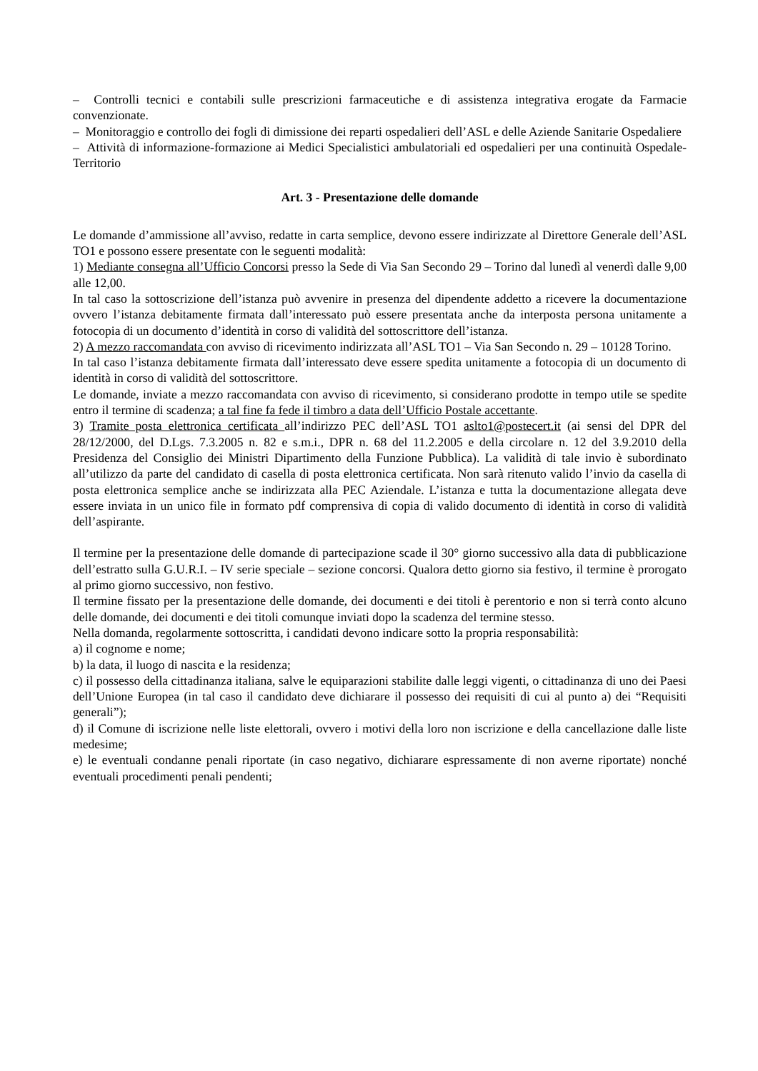– Controlli tecnici e contabili sulle prescrizioni farmaceutiche e di assistenza integrativa erogate da Farmacie convenzionate.
– Monitoraggio e controllo dei fogli di dimissione dei reparti ospedalieri dell’ASL e delle Aziende Sanitarie Ospedaliere
– Attività di informazione-formazione ai Medici Specialistici ambulatoriali ed ospedalieri per una continuità Ospedale-Territorio
Art. 3 - Presentazione delle domande
Le domande d’ammissione all’avviso, redatte in carta semplice, devono essere indirizzate al Direttore Generale dell’ASL TO1 e possono essere presentate con le seguenti modalità:
1) Mediante consegna all’Ufficio Concorsi presso la Sede di Via San Secondo 29 – Torino dal lunedì al venerdì dalle 9,00 alle 12,00.
In tal caso la sottoscrizione dell’istanza può avvenire in presenza del dipendente addetto a ricevere la documentazione ovvero l’istanza debitamente firmata dall’interessato può essere presentata anche da interposta persona unitamente a fotocopia di un documento d’identità in corso di validità del sottoscrittore dell’istanza.
2) A mezzo raccomandata con avviso di ricevimento indirizzata all’ASL TO1 – Via San Secondo n. 29 – 10128 Torino.
In tal caso l’istanza debitamente firmata dall’interessato deve essere spedita unitamente a fotocopia di un documento di identità in corso di validità del sottoscrittore.
Le domande, inviate a mezzo raccomandata con avviso di ricevimento, si considerano prodotte in tempo utile se spedite entro il termine di scadenza; a tal fine fa fede il timbro a data dell’Ufficio Postale accettante.
3) Tramite posta elettronica certificata all’indirizzo PEC dell’ASL TO1 aslto1@postecert.it (ai sensi del DPR del 28/12/2000, del D.Lgs. 7.3.2005 n. 82 e s.m.i., DPR n. 68 del 11.2.2005 e della circolare n. 12 del 3.9.2010 della Presidenza del Consiglio dei Ministri Dipartimento della Funzione Pubblica). La validità di tale invio è subordinato all’utilizzo da parte del candidato di casella di posta elettronica certificata. Non sarà ritenuto valido l’invio da casella di posta elettronica semplice anche se indirizzata alla PEC Aziendale. L’istanza e tutta la documentazione allegata deve essere inviata in un unico file in formato pdf comprensiva di copia di valido documento di identità in corso di validità dell’aspirante.
Il termine per la presentazione delle domande di partecipazione scade il 30° giorno successivo alla data di pubblicazione dell’estratto sulla G.U.R.I. – IV serie speciale – sezione concorsi. Qualora detto giorno sia festivo, il termine è prorogato al primo giorno successivo, non festivo.
Il termine fissato per la presentazione delle domande, dei documenti e dei titoli è perentorio e non si terrà conto alcuno delle domande, dei documenti e dei titoli comunque inviati dopo la scadenza del termine stesso.
Nella domanda, regolarmente sottoscritta, i candidati devono indicare sotto la propria responsabilità:
a) il cognome e nome;
b) la data, il luogo di nascita e la residenza;
c) il possesso della cittadinanza italiana, salve le equiparazioni stabilite dalle leggi vigenti, o cittadinanza di uno dei Paesi dell’Unione Europea (in tal caso il candidato deve dichiarare il possesso dei requisiti di cui al punto a) dei “Requisiti generali”);
d) il Comune di iscrizione nelle liste elettorali, ovvero i motivi della loro non iscrizione e della cancellazione dalle liste medesime;
e) le eventuali condanne penali riportate (in caso negativo, dichiarare espressamente di non averne riportate) nonché eventuali procedimenti penali pendenti;